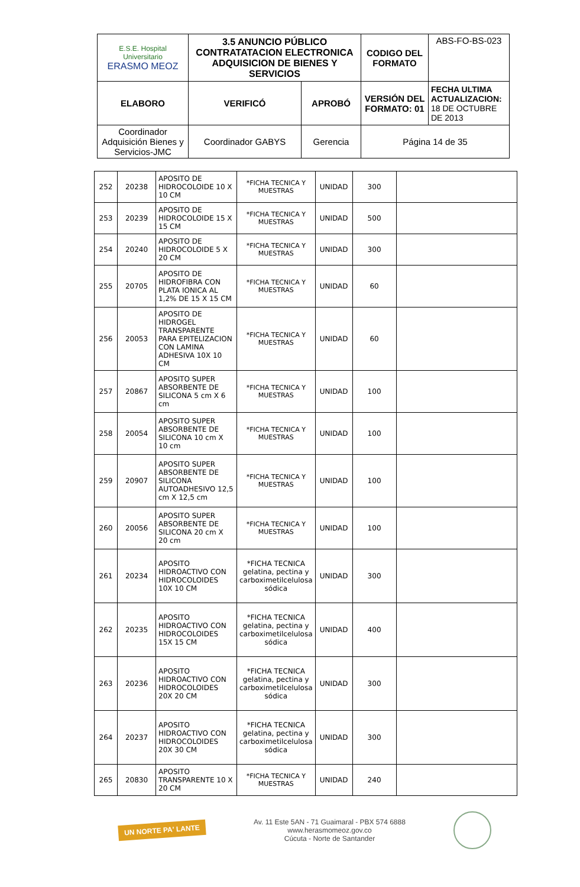| E.S.E. Hospital Universitario ERASMO MEOZ | 3.5 ANUNCIO PÚBLICO CONTRATATACION ELECTRONICA ADQUISICION DE BIENES Y SERVICIOS | | CODIGO DEL FORMATO | ABS-FO-BS-023 |
| ELABORO | VERIFICÓ | APROBÓ | VERSIÓN DEL FORMATO: 01 | FECHA ULTIMA ACTUALIZACION: 18 DE OCTUBRE DE 2013 |
| Coordinador Adquisición Bienes y Servicios-JMC | Coordinador GABYS | Gerencia | Página 14 de 35 | |
| 252 | 20238 | APOSITO DE HIDROCOLOIDE 10 X 10 CM | *FICHA TECNICA Y MUESTRAS | UNIDAD | 300 | |
| 253 | 20239 | APOSITO DE HIDROCOLOIDE 15 X 15 CM | *FICHA TECNICA Y MUESTRAS | UNIDAD | 500 | |
| 254 | 20240 | APOSITO DE HIDROCOLOIDE 5 X 20 CM | *FICHA TECNICA Y MUESTRAS | UNIDAD | 300 | |
| 255 | 20705 | APOSITO DE HIDROFIBRA CON PLATA IONICA AL 1,2% DE 15 X 15 CM | *FICHA TECNICA Y MUESTRAS | UNIDAD | 60 | |
| 256 | 20053 | APOSITO DE HIDROGEL TRANSPARENTE PARA EPITELIZACION CON LAMINA ADHESIVA 10X 10 CM | *FICHA TECNICA Y MUESTRAS | UNIDAD | 60 | |
| 257 | 20867 | APOSITO SUPER ABSORBENTE DE SILICONA 5 cm X 6 cm | *FICHA TECNICA Y MUESTRAS | UNIDAD | 100 | |
| 258 | 20054 | APOSITO SUPER ABSORBENTE DE SILICONA 10 cm X 10 cm | *FICHA TECNICA Y MUESTRAS | UNIDAD | 100 | |
| 259 | 20907 | APOSITO SUPER ABSORBENTE DE SILICONA AUTOADHESIVO 12,5 cm X 12,5 cm | *FICHA TECNICA Y MUESTRAS | UNIDAD | 100 | |
| 260 | 20056 | APOSITO SUPER ABSORBENTE DE SILICONA 20 cm X 20 cm | *FICHA TECNICA Y MUESTRAS | UNIDAD | 100 | |
| 261 | 20234 | APOSITO HIDROACTIVO CON HIDROCOLOIDES 10X 10 CM | *FICHA TECNICA gelatina, pectina y carboximetilcelulosa sódica | UNIDAD | 300 | |
| 262 | 20235 | APOSITO HIDROACTIVO CON HIDROCOLOIDES 15X 15 CM | *FICHA TECNICA gelatina, pectina y carboximetilcelulosa sódica | UNIDAD | 400 | |
| 263 | 20236 | APOSITO HIDROACTIVO CON HIDROCOLOIDES 20X 20 CM | *FICHA TECNICA gelatina, pectina y carboximetilcelulosa sódica | UNIDAD | 300 | |
| 264 | 20237 | APOSITO HIDROACTIVO CON HIDROCOLOIDES 20X 30 CM | *FICHA TECNICA gelatina, pectina y carboximetilcelulosa sódica | UNIDAD | 300 | |
| 265 | 20830 | APOSITO TRANSPARENTE 10 X 20 CM | *FICHA TECNICA Y MUESTRAS | UNIDAD | 240 | |
UN NORTE PA' LANTE
Av. 11 Este 5AN - 71 Guaimaral - PBX 574 6888
www.herasmomeoz.gov.co
Cúcuta - Norte de Santander